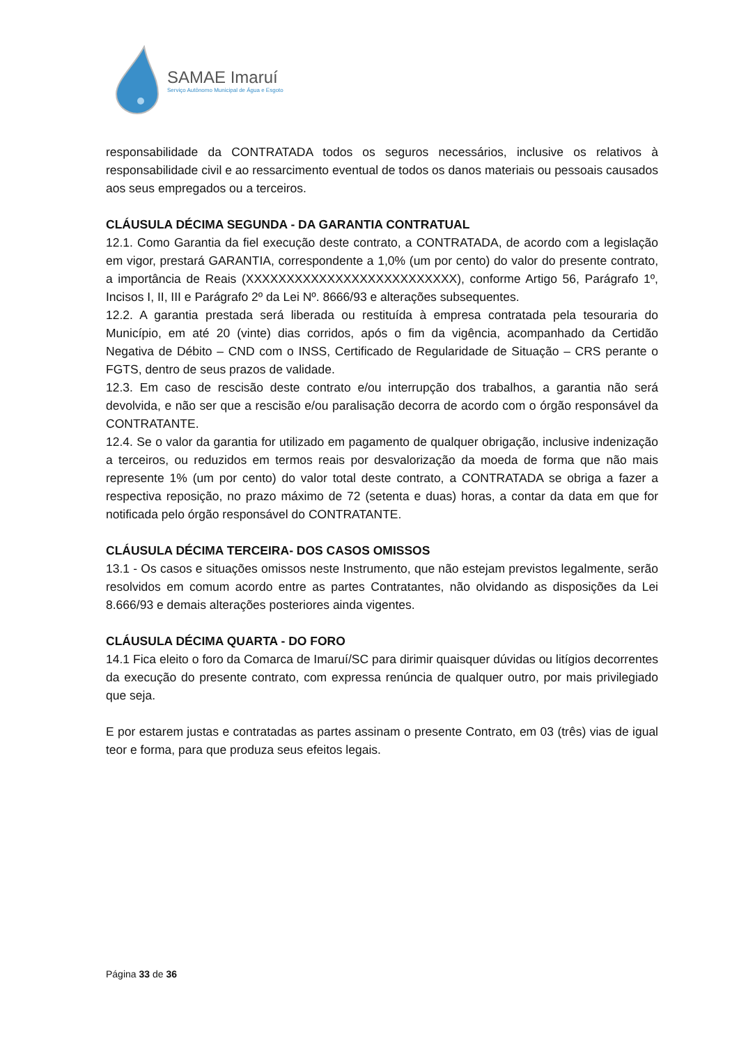SAMAE Imaruí
Serviço Autônomo Municipal de Água e Esgoto
responsabilidade da CONTRATADA todos os seguros necessários, inclusive os relativos à responsabilidade civil e ao ressarcimento eventual de todos os danos materiais ou pessoais causados aos seus empregados ou a terceiros.
CLÁUSULA DÉCIMA SEGUNDA - DA GARANTIA CONTRATUAL
12.1. Como Garantia da fiel execução deste contrato, a CONTRATADA, de acordo com a legislação em vigor, prestará GARANTIA, correspondente a 1,0% (um por cento) do valor do presente contrato, a importância de Reais (XXXXXXXXXXXXXXXXXXXXXXXXXX), conforme Artigo 56, Parágrafo 1º, Incisos I, II, III e Parágrafo 2º da Lei Nº. 8666/93 e alterações subsequentes.
12.2. A garantia prestada será liberada ou restituída à empresa contratada pela tesouraria do Município, em até 20 (vinte) dias corridos, após o fim da vigência, acompanhado da Certidão Negativa de Débito – CND com o INSS, Certificado de Regularidade de Situação – CRS perante o FGTS, dentro de seus prazos de validade.
12.3. Em caso de rescisão deste contrato e/ou interrupção dos trabalhos, a garantia não será devolvida, e não ser que a rescisão e/ou paralisação decorra de acordo com o órgão responsável da CONTRATANTE.
12.4. Se o valor da garantia for utilizado em pagamento de qualquer obrigação, inclusive indenização a terceiros, ou reduzidos em termos reais por desvalorização da moeda de forma que não mais represente 1% (um por cento) do valor total deste contrato, a CONTRATADA se obriga a fazer a respectiva reposição, no prazo máximo de 72 (setenta e duas) horas, a contar da data em que for notificada pelo órgão responsável do CONTRATANTE.
CLÁUSULA DÉCIMA TERCEIRA- DOS CASOS OMISSOS
13.1 - Os casos e situações omissos neste Instrumento, que não estejam previstos legalmente, serão resolvidos em comum acordo entre as partes Contratantes, não olvidando as disposições da Lei 8.666/93 e demais alterações posteriores ainda vigentes.
CLÁUSULA DÉCIMA QUARTA - DO FORO
14.1 Fica eleito o foro da Comarca de Imaruí/SC para dirimir quaisquer dúvidas ou litígios decorrentes da execução do presente contrato, com expressa renúncia de qualquer outro, por mais privilegiado que seja.
E por estarem justas e contratadas as partes assinam o presente Contrato, em 03 (três) vias de igual teor e forma, para que produza seus efeitos legais.
Página 33 de 36